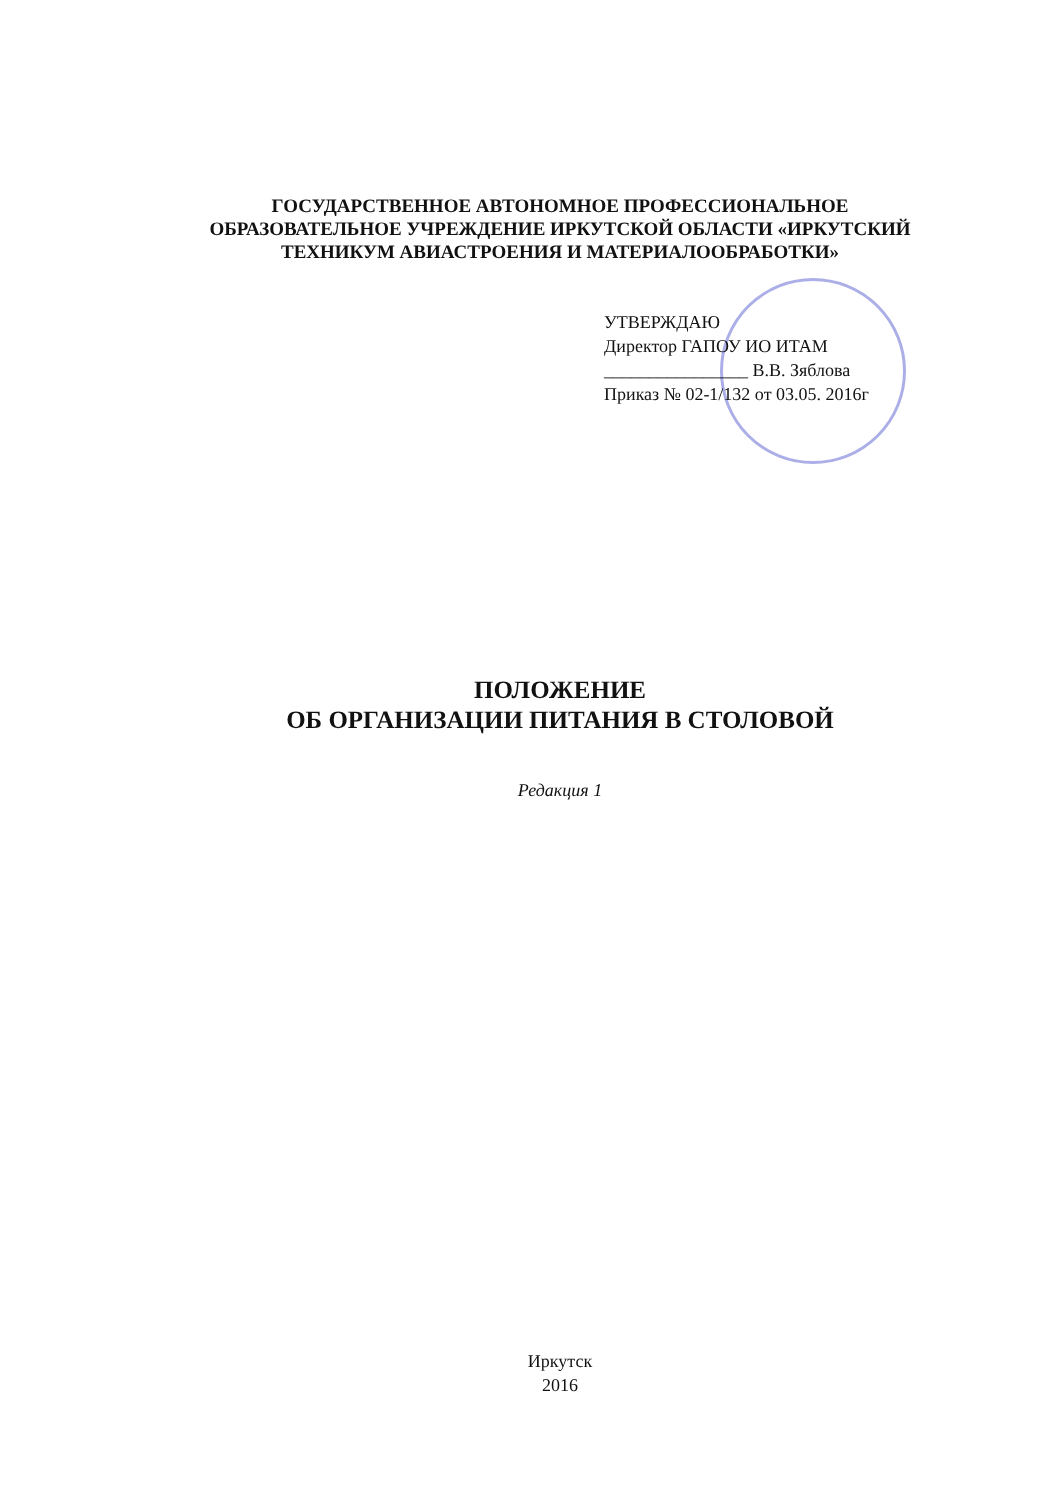ГОСУДАРСТВЕННОЕ АВТОНОМНОЕ ПРОФЕССИОНАЛЬНОЕ
ОБРАЗОВАТЕЛЬНОЕ УЧРЕЖДЕНИЕ ИРКУТСКОЙ ОБЛАСТИ «ИРКУТСКИЙ
ТЕХНИКУМ АВИАСТРОЕНИЯ И МАТЕРИАЛООБРАБОТКИ»
УТВЕРЖДАЮ
Директор ГАПОУ ИО ИТАМ
________________ В.В. Зяблова
Приказ № 02-1/132 от 03.05. 2016г
ПОЛОЖЕНИЕ
ОБ ОРГАНИЗАЦИИ ПИТАНИЯ В СТОЛОВОЙ
Редакция 1
Иркутск
2016